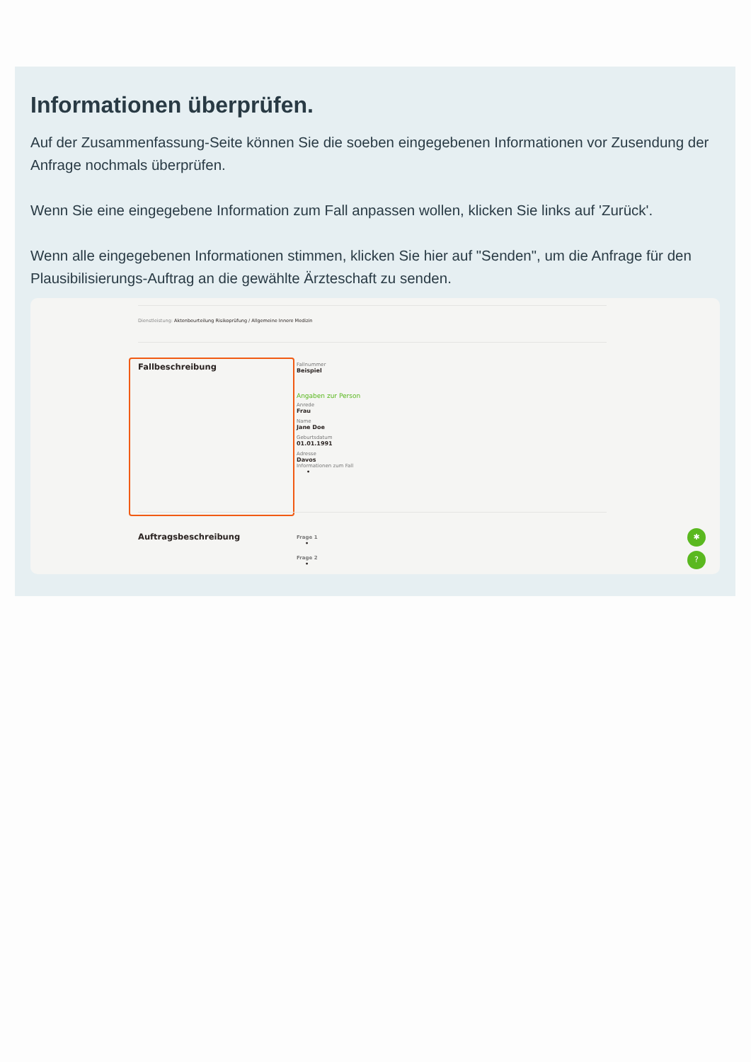Informationen überprüfen.
Auf der Zusammenfassung-Seite können Sie die soeben eingegebenen Informationen vor Zusendung der Anfrage nochmals überprüfen.
Wenn Sie eine eingegebene Information zum Fall anpassen wollen, klicken Sie links auf 'Zurück'.
Wenn alle eingegebenen Informationen stimmen, klicken Sie hier auf "Senden", um die Anfrage für den Plausibilisierungs-Auftrag an die gewählte Ärzteschaft zu senden.
Dienstleistung: Aktenbeurteilung Risikoprüfung / Allgemeine Innere Medizin
Fallbeschreibung
Fallnummer
Beispiel
Angaben zur Person
Anrede
Frau
Name
Jane Doe
Geburtsdatum
01.01.1991
Adresse
Davos
Informationen zum Fall
•
Auftragsbeschreibung
Frage 1
•
Frage 2
•
✱
?